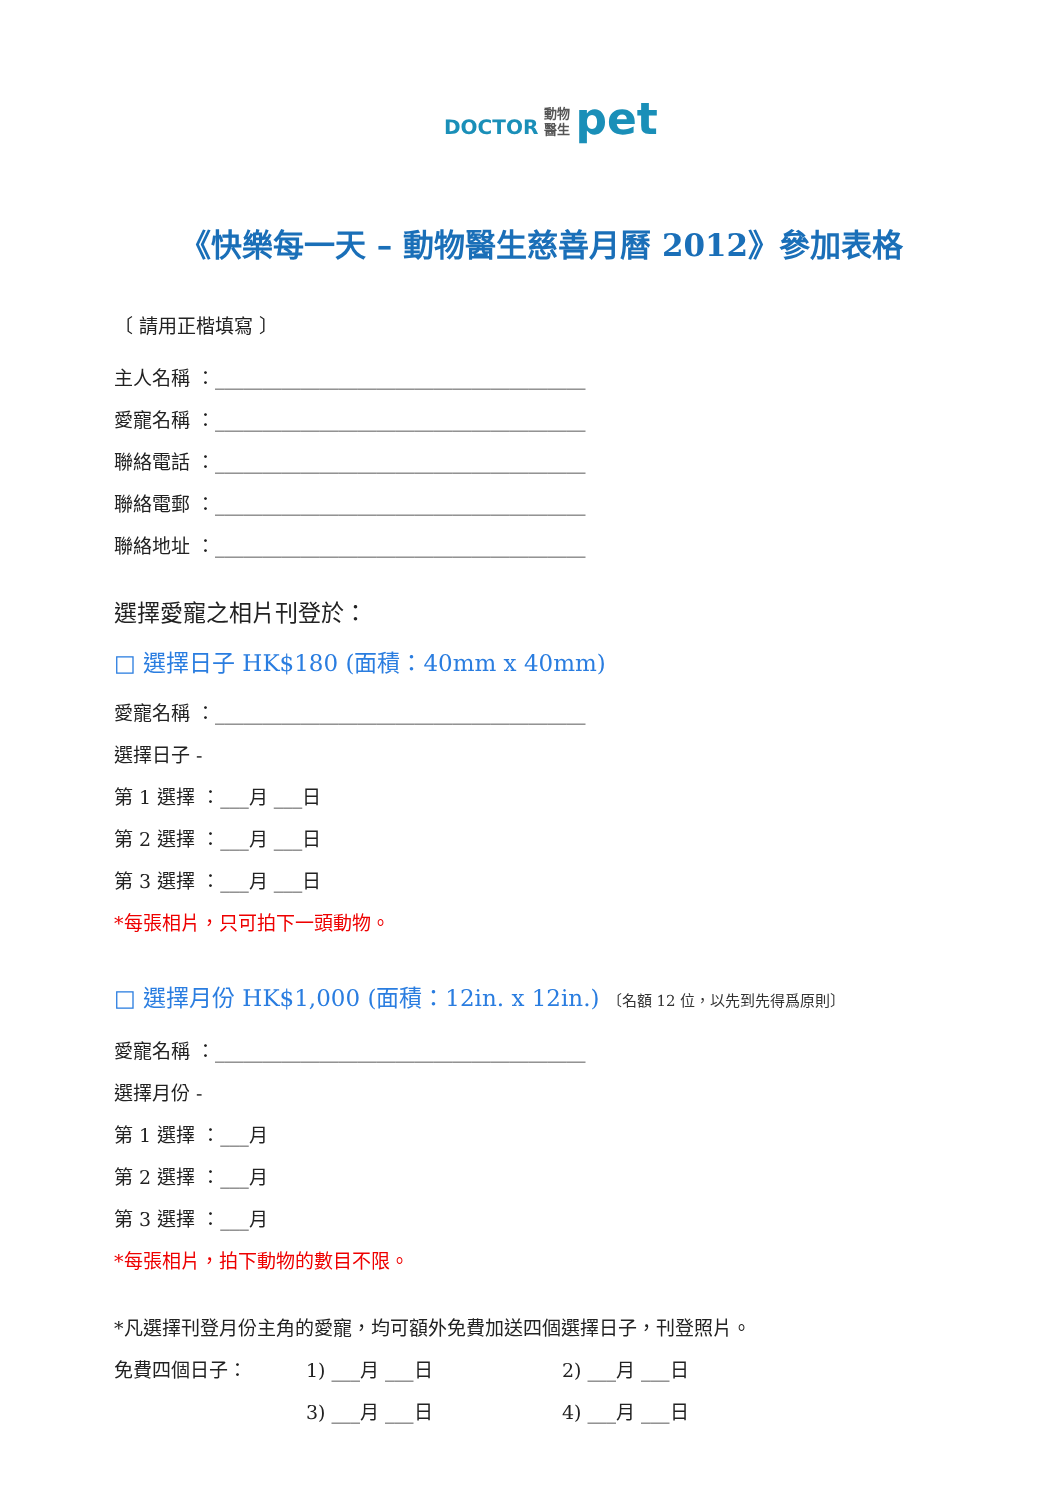DOCTOR 動物
醫生 pet
《快樂每一天 – 動物醫生慈善月曆 2012》參加表格
〔 請用正楷填寫 〕
主人名稱 ：_______________________________________
愛寵名稱 ：_______________________________________
聯絡電話 ：_______________________________________
聯絡電郵 ：_______________________________________
聯絡地址 ：_______________________________________
選擇愛寵之相片刊登於：
□ 選擇日子 HK$180 (面積：40mm x 40mm)
愛寵名稱 ：_______________________________________
選擇日子 -
第 1 選擇 ：___月 ___日
第 2 選擇 ：___月 ___日
第 3 選擇 ：___月 ___日
*每張相片，只可拍下一頭動物。
□ 選擇月份 HK$1,000 (面積：12in. x 12in.) 〔名額 12 位，以先到先得爲原則〕
愛寵名稱 ：_______________________________________
選擇月份 -
第 1 選擇 ：___月
第 2 選擇 ：___月
第 3 選擇 ：___月
*每張相片，拍下動物的數目不限。
*凡選擇刊登月份主角的愛寵，均可額外免費加送四個選擇日子，刊登照片。
免費四個日子： 1) ___月 ___日 2) ___月 ___日
3) ___月 ___日 4) ___月 ___日